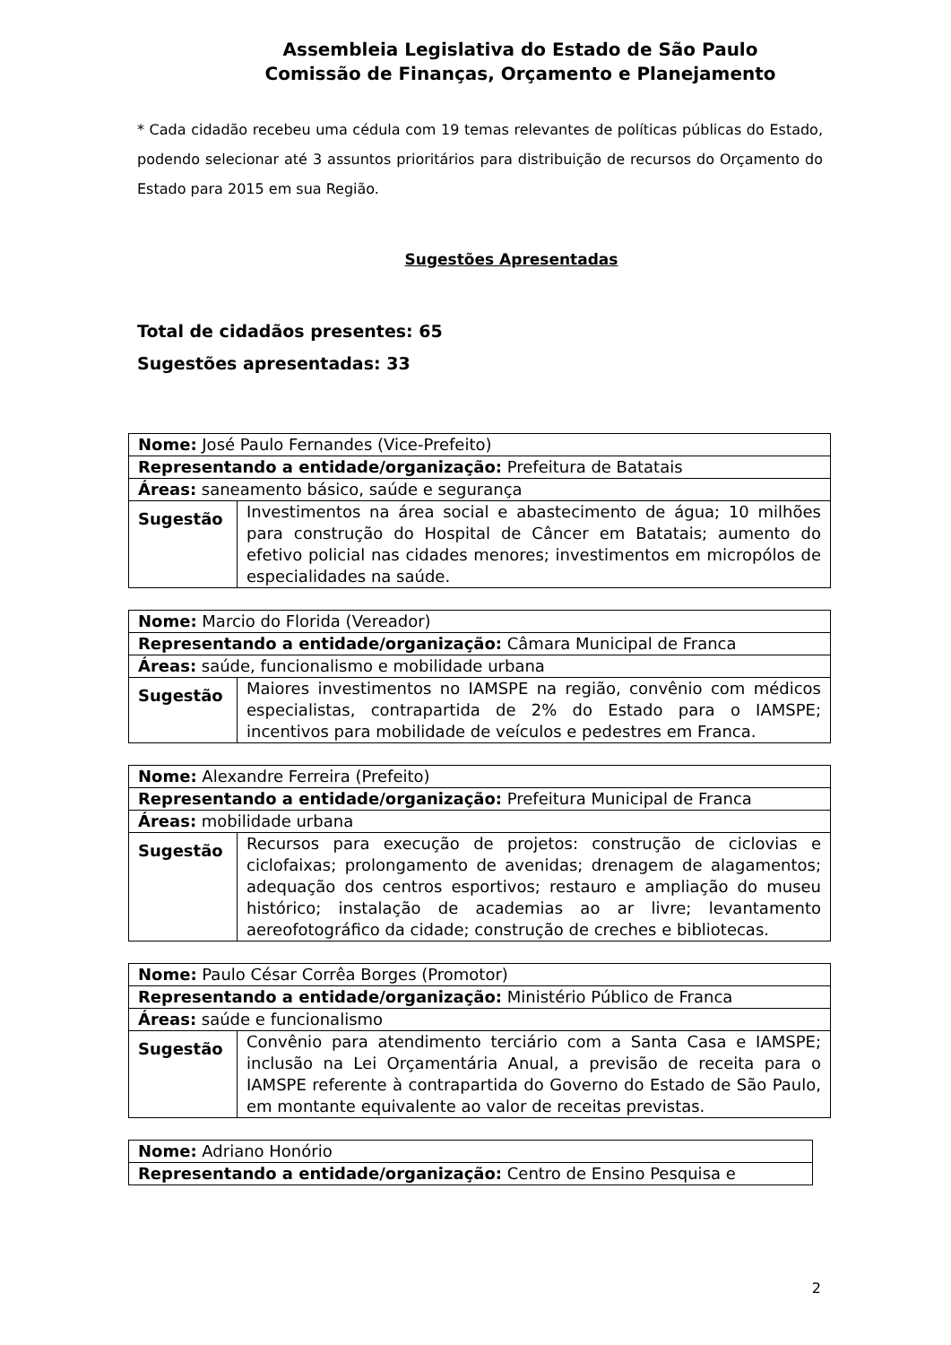Assembleia Legislativa do Estado de São Paulo
Comissão de Finanças, Orçamento e Planejamento
* Cada cidadão recebeu uma cédula com 19 temas relevantes de políticas públicas do Estado, podendo selecionar até 3 assuntos prioritários para distribuição de recursos do Orçamento do Estado para 2015 em sua Região.
Sugestões Apresentadas
Total de cidadãos presentes: 65
Sugestões apresentadas: 33
| Nome: José Paulo Fernandes (Vice-Prefeito) | |
| Representando a entidade/organização: Prefeitura de Batatais | |
| Áreas: saneamento básico, saúde e segurança | |
| Sugestão | Investimentos na área social e abastecimento de água; 10 milhões para construção do Hospital de Câncer em Batatais; aumento do efetivo policial nas cidades menores; investimentos em micropólos de especialidades na saúde. |
| Nome: Marcio do Florida (Vereador) | |
| Representando a entidade/organização: Câmara Municipal de Franca | |
| Áreas: saúde, funcionalismo e mobilidade urbana | |
| Sugestão | Maiores investimentos no IAMSPE na região, convênio com médicos especialistas, contrapartida de 2% do Estado para o IAMSPE; incentivos para mobilidade de veículos e pedestres em Franca. |
| Nome: Alexandre Ferreira (Prefeito) | |
| Representando a entidade/organização: Prefeitura Municipal de Franca | |
| Áreas: mobilidade urbana | |
| Sugestão | Recursos para execução de projetos: construção de ciclovias e ciclofaixas; prolongamento de avenidas; drenagem de alagamentos; adequação dos centros esportivos; restauro e ampliação do museu histórico; instalação de academias ao ar livre; levantamento aereofotográfico da cidade; construção de creches e bibliotecas. |
| Nome: Paulo César Corrêa Borges (Promotor) | |
| Representando a entidade/organização: Ministério Público de Franca | |
| Áreas: saúde e funcionalismo | |
| Sugestão | Convênio para atendimento terciário com a Santa Casa e IAMSPE; inclusão na Lei Orçamentária Anual, a previsão de receita para o IAMSPE referente à contrapartida do Governo do Estado de São Paulo, em montante equivalente ao valor de receitas previstas. |
| Nome: Adriano Honório |
| Representando a entidade/organização: Centro de Ensino Pesquisa e |
2